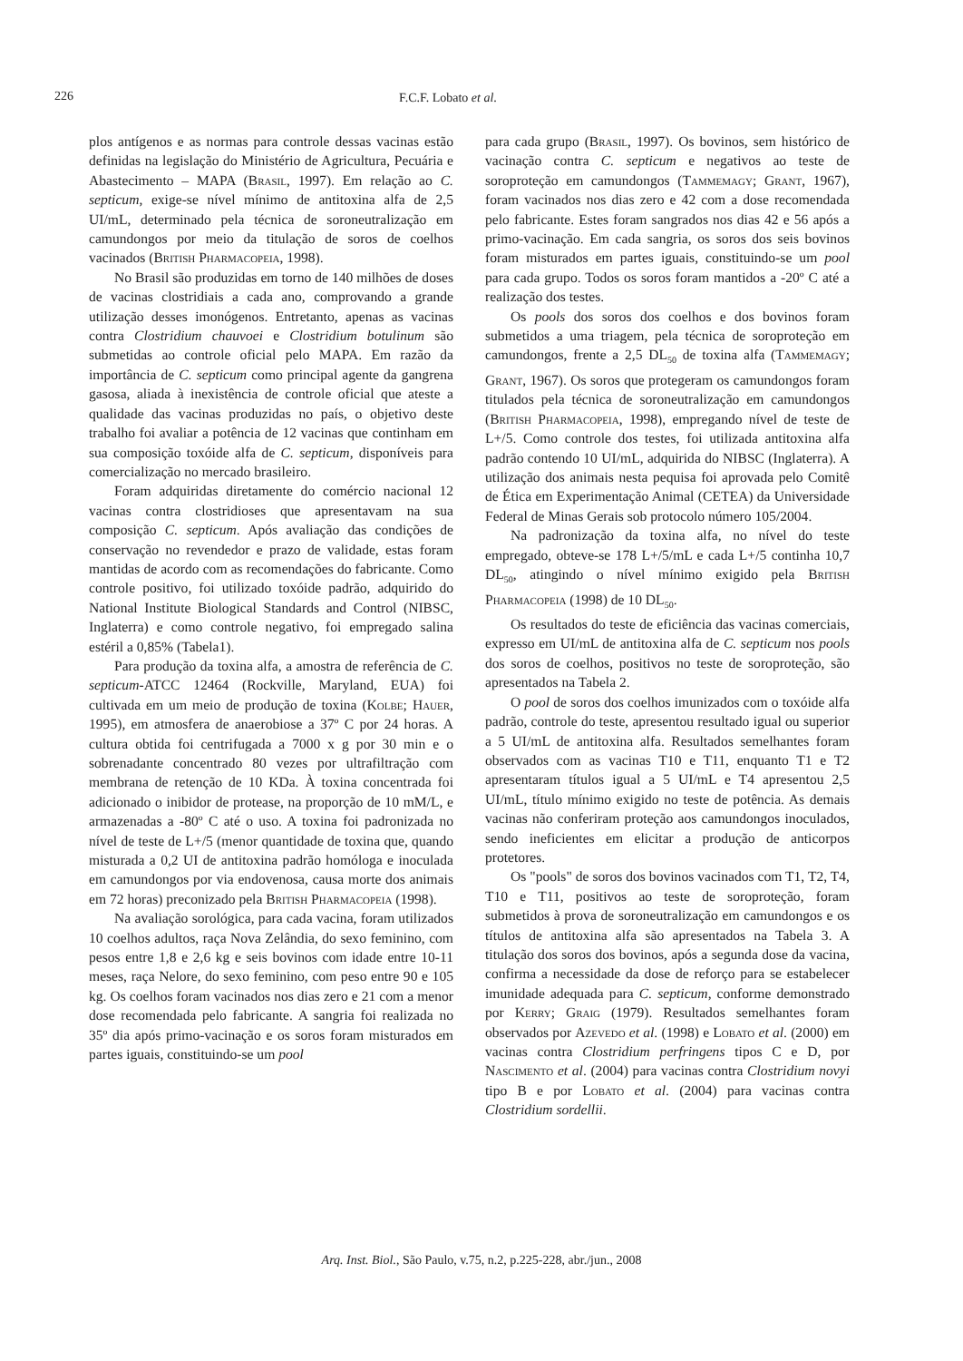226 F.C.F. Lobato et al.
plos antígenos e as normas para controle dessas vacinas estão definidas na legislação do Ministério de Agricultura, Pecuária e Abastecimento – MAPA (Brasil, 1997). Em relação ao C. septicum, exige-se nível mínimo de antitoxina alfa de 2,5 UI/mL, determinado pela técnica de soroneutralização em camundongos por meio da titulação de soros de coelhos vacinados (British Pharmacopeia, 1998).
No Brasil são produzidas em torno de 140 milhões de doses de vacinas clostridiais a cada ano, comprovando a grande utilização desses imonógenos. Entretanto, apenas as vacinas contra Clostridium chauvoei e Clostridium botulinum são submetidas ao controle oficial pelo MAPA. Em razão da importância de C. septicum como principal agente da gangrena gasosa, aliada à inexistência de controle oficial que ateste a qualidade das vacinas produzidas no país, o objetivo deste trabalho foi avaliar a potência de 12 vacinas que continham em sua composição toxóide alfa de C. septicum, disponíveis para comercialização no mercado brasileiro.
Foram adquiridas diretamente do comércio nacional 12 vacinas contra clostridioses que apresentavam na sua composição C. septicum. Após avaliação das condições de conservação no revendedor e prazo de validade, estas foram mantidas de acordo com as recomendações do fabricante. Como controle positivo, foi utilizado toxóide padrão, adquirido do National Institute Biological Standards and Control (NIBSC, Inglaterra) e como controle negativo, foi empregado salina estéril a 0,85% (Tabela1).
Para produção da toxina alfa, a amostra de referência de C. septicum-ATCC 12464 (Rockville, Maryland, EUA) foi cultivada em um meio de produção de toxina (Kolbe; Hauer, 1995), em atmosfera de anaerobiose a 37º C por 24 horas. A cultura obtida foi centrifugada a 7000 x g por 30 min e o sobrenadante concentrado 80 vezes por ultrafiltração com membrana de retenção de 10 KDa. À toxina concentrada foi adicionado o inibidor de protease, na proporção de 10 mM/L, e armazenadas a -80º C até o uso. A toxina foi padronizada no nível de teste de L+/5 (menor quantidade de toxina que, quando misturada a 0,2 UI de antitoxina padrão homóloga e inoculada em camundongos por via endovenosa, causa morte dos animais em 72 horas) preconizado pela British Pharmacopeia (1998).
Na avaliação sorológica, para cada vacina, foram utilizados 10 coelhos adultos, raça Nova Zelândia, do sexo feminino, com pesos entre 1,8 e 2,6 kg e seis bovinos com idade entre 10-11 meses, raça Nelore, do sexo feminino, com peso entre 90 e 105 kg. Os coelhos foram vacinados nos dias zero e 21 com a menor dose recomendada pelo fabricante. A sangria foi realizada no 35º dia após primo-vacinação e os soros foram misturados em partes iguais, constituindo-se um pool
para cada grupo (Brasil, 1997). Os bovinos, sem histórico de vacinação contra C. septicum e negativos ao teste de soroproteção em camundongos (Tammemagy; Grant, 1967), foram vacinados nos dias zero e 42 com a dose recomendada pelo fabricante. Estes foram sangrados nos dias 42 e 56 após a primo-vacinação. Em cada sangria, os soros dos seis bovinos foram misturados em partes iguais, constituindo-se um pool para cada grupo. Todos os soros foram mantidos a -20º C até a realização dos testes.
Os pools dos soros dos coelhos e dos bovinos foram submetidos a uma triagem, pela técnica de soroproteção em camundongos, frente a 2,5 DL<sub>50</sub> de toxina alfa (Tammemagy; Grant, 1967). Os soros que protegeram os camundongos foram titulados pela técnica de soroneutralização em camundongos (British Pharmacopeia, 1998), empregando nível de teste de L+/5. Como controle dos testes, foi utilizada antitoxina alfa padrão contendo 10 UI/mL, adquirida do NIBSC (Inglaterra). A utilização dos animais nesta pequisa foi aprovada pelo Comitê de Ética em Experimentação Animal (CETEA) da Universidade Federal de Minas Gerais sob protocolo número 105/2004.
Na padronização da toxina alfa, no nível do teste empregado, obteve-se 178 L+/5/mL e cada L+/5 continha 10,7 DL<sub>50</sub>, atingindo o nível mínimo exigido pela British Pharmacopeia (1998) de 10 DL<sub>50</sub>.
Os resultados do teste de eficiência das vacinas comerciais, expresso em UI/mL de antitoxina alfa de C. septicum nos pools dos soros de coelhos, positivos no teste de soroproteção, são apresentados na Tabela 2.
O pool de soros dos coelhos imunizados com o toxóide alfa padrão, controle do teste, apresentou resultado igual ou superior a 5 UI/mL de antitoxina alfa. Resultados semelhantes foram observados com as vacinas T10 e T11, enquanto T1 e T2 apresentaram títulos igual a 5 UI/mL e T4 apresentou 2,5 UI/mL, título mínimo exigido no teste de potência. As demais vacinas não conferiram proteção aos camundongos inoculados, sendo ineficientes em elicitar a produção de anticorpos protetores.
Os "pools" de soros dos bovinos vacinados com T1, T2, T4, T10 e T11, positivos ao teste de soroproteção, foram submetidos à prova de soroneutralização em camundongos e os títulos de antitoxina alfa são apresentados na Tabela 3. A titulação dos soros dos bovinos, após a segunda dose da vacina, confirma a necessidade da dose de reforço para se estabelecer imunidade adequada para C. septicum, conforme demonstrado por Kerry; Graig (1979). Resultados semelhantes foram observados por Azevedo et al. (1998) e Lobato et al. (2000) em vacinas contra Clostridium perfringens tipos C e D, por Nascimento et al. (2004) para vacinas contra Clostridium novyi tipo B e por Lobato et al. (2004) para vacinas contra Clostridium sordellii.
Arq. Inst. Biol., São Paulo, v.75, n.2, p.225-228, abr./jun., 2008